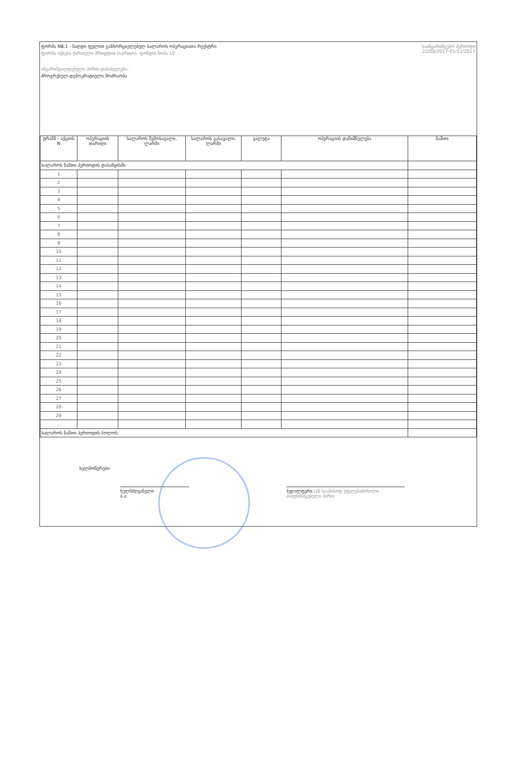ფორმა N8.1 - ნაღდი ფულით განხორციელებულ სალაროს ოპერაციათა რეესტრი
ფორმა ივსება ქართული შრიფტით (sylfaen), ფონტის ზომა 10
ანგარიშვალდებული პირის დასახელება:
პროგრესულ-დემოკრატიული მოძრაობა
საანგარიშგებო პერიოდი
22/08/2017-01/11/2017
| ტრანზ - აქციის N | ოპერაციის თარიღი | სალაროს შემოსავალი, ლარში | სალაროს გასავალი, ლარში | ვალუტა | ოპერაციის დანიშნულება | ნაშთი |
| --- | --- | --- | --- | --- | --- | --- |
| სალაროს ნაშთი პერიოდის დასაწყისში | | | | | | |
| 1 | | | | | | |
| 2 | | | | | | |
| 3 | | | | | | |
| 4 | | | | | | |
| 5 | | | | | | |
| 6 | | | | | | |
| 7 | | | | | | |
| 8 | | | | | | |
| 9 | | | | | | |
| 10 | | | | | | |
| 11 | | | | | | |
| 12 | | | | | | |
| 13 | | | | | | |
| 14 | | | | | | |
| 15 | | | | | | |
| 16 | | | | | | |
| 17 | | | | | | |
| 18 | | | | | | |
| 19 | | | | | | |
| 20 | | | | | | |
| 21 | | | | | | |
| 22 | | | | | | |
| 23 | | | | | | |
| 24 | | | | | | |
| 25 | | | | | | |
| 26 | | | | | | |
| 27 | | | | | | |
| 28 | | | | | | |
| 29 | | | | | | |
| ... | | | | | | |
| სალაროს ნაშთი პერიოდის ბოლოს | | | | | | |
ხელმოწერები:
ხელმძღვანელი
ბ.ა.
ბუღალტერი (ან საამისოდ უფლებამოსილი პასუხისმგებელი პირი)